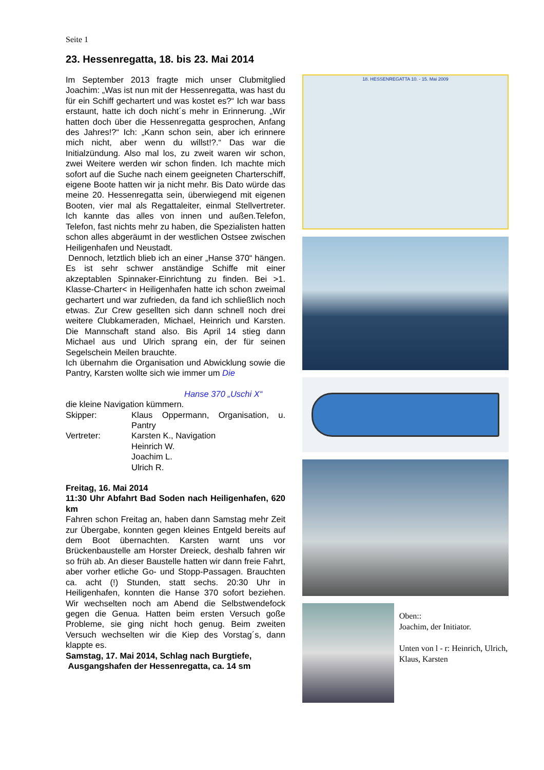Seite 1
23. Hessenregatta, 18. bis 23. Mai 2014
Im September 2013 fragte mich unser Clubmitglied Joachim: „Was ist nun mit der Hessenregatta, was hast du für ein Schiff gechartert und was kostet es?“ Ich war bass erstaunt, hatte ich doch nicht´s mehr in Erinnerung. „Wir hatten doch über die Hessenregatta gesprochen, Anfang des Jahres!?“ Ich: „Kann schon sein, aber ich erinnere mich nicht, aber wenn du willst!?.“ Das war die Initialzündung. Also mal los, zu zweit waren wir schon, zwei Weitere werden wir schon finden. Ich machte mich sofort auf die Suche nach einem geeigneten Charterschiff, eigene Boote hatten wir ja nicht mehr. Bis Dato würde das meine 20. Hessenregatta sein, überwiegend mit eigenen Booten, vier mal als Regattaleiter, einmal Stellvertreter. Ich kannte das alles von innen und außen.Telefon, Telefon, fast nichts mehr zu haben, die Spezialisten hatten schon alles abgeräumt in der westlichen Ostsee zwischen Heiligenhafen und Neustadt.
Dennoch, letztlich blieb ich an einer „Hanse 370“ hängen. Es ist sehr schwer anständige Schiffe mit einer akzeptablen Spinnaker-Einrichtung zu finden. Bei >1. Klasse-Charter< in Heiligenhafen hatte ich schon zweimal gechartert und war zufrieden, da fand ich schließlich noch etwas. Zur Crew gesellten sich dann schnell noch drei weitere Clubkameraden, Michael, Heinrich und Karsten. Die Mannschaft stand also. Bis April 14 stieg dann Michael aus und Ulrich sprang ein, der für seinen Segelschein Meilen brauchte.
Ich übernahm die Organisation und Abwicklung sowie die Pantry, Karsten wollte sich wie immer um Die
Hanse 370 „Uschi X“
die kleine Navigation kümmern.
Skipper: Klaus Oppermann, Organisation, u. Pantry
Vertreter: Karsten K., Navigation
Heinrich W.
Joachim L.
Ulrich R.
Freitag, 16. Mai 2014
11:30 Uhr Abfahrt Bad Soden nach Heiligenhafen, 620 km
Fahren schon Freitag an, haben dann Samstag mehr Zeit zur Übergabe, konnten gegen kleines Entgeld bereits auf dem Boot übernachten. Karsten warnt uns vor Brückenbaustelle am Horster Dreieck, deshalb fahren wir so früh ab. An dieser Baustelle hatten wir dann freie Fahrt, aber vorher etliche Go- und Stopp-Passagen. Brauchten ca. acht (!) Stunden, statt sechs. 20:30 Uhr in Heiligenhafen, konnten die Hanse 370 sofort beziehen. Wir wechselten noch am Abend die Selbstwendefock gegen die Genua. Hatten beim ersten Versuch goße Probleme, sie ging nicht hoch genug. Beim zweiten Versuch wechselten wir die Kiep des Vorstag´s, dann klappte es.
Samstag, 17. Mai 2014, Schlag nach Burgtiefe,
Ausgangshafen der Hessenregatta, ca. 14 sm
18. HESSENREGATTA 10. - 15. Mai 2009
Oben::
Joachim, der Initiator.
Unten von l - r: Heinrich, Ulrich, Klaus, Karsten